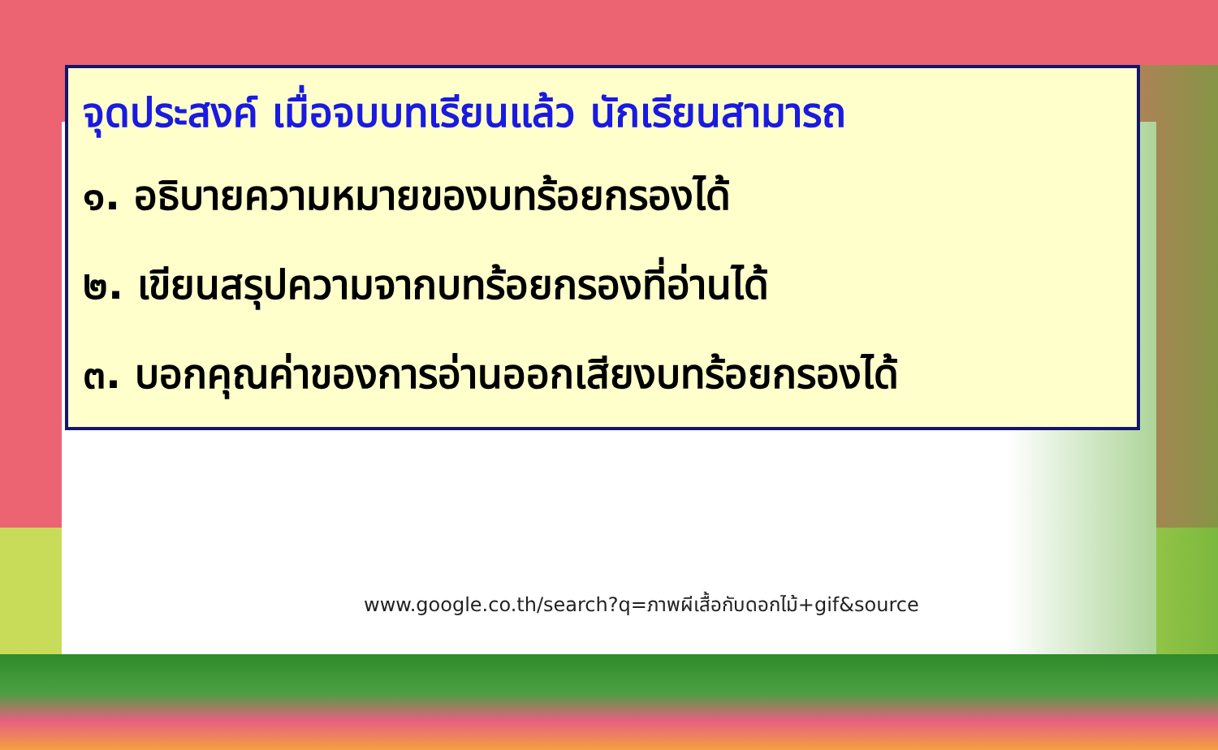จุดประสงค์ เมื่อจบบทเรียนแล้ว นักเรียนสามารถ
๑. อธิบายความหมายของบทร้อยกรองได้
๒. เขียนสรุปความจากบทร้อยกรองที่อ่านได้
๓. บอกคุณค่าของการอ่านออกเสียงบทร้อยกรองได้
www.google.co.th/search?q=ภาพผีเสื้อกับดอกไม้+gif&source